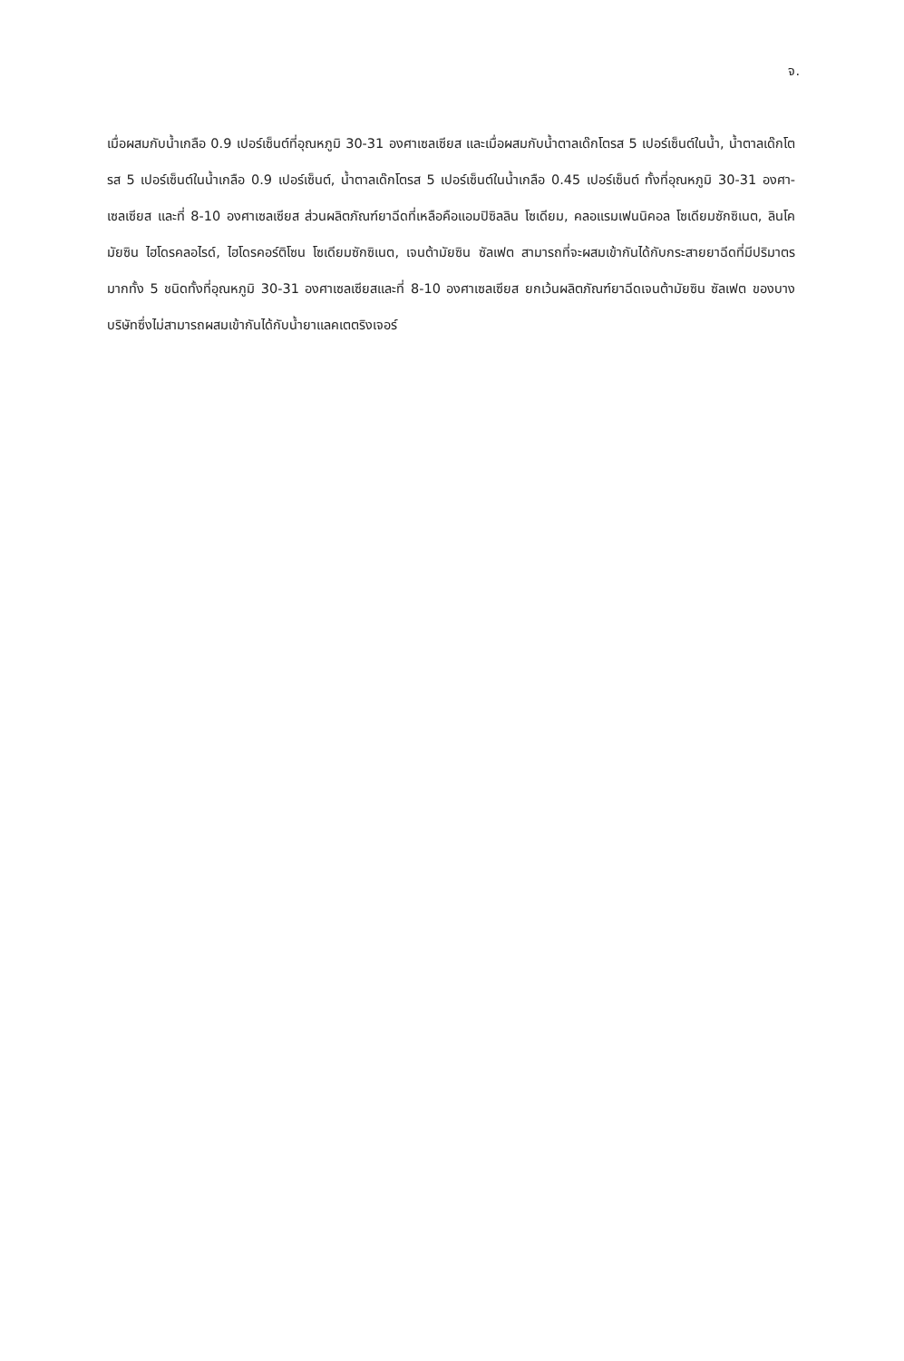จ.
เมื่อผสมกับน้ำเกลือ 0.9 เปอร์เซ็นต์ที่อุณหภูมิ 30-31 องศาเซลเซียส และเมื่อผสมกับน้ำตาลเด๊กโตรส 5 เปอร์เซ็นต์ในน้ำ, น้ำตาลเด๊กโตรส 5 เปอร์เซ็นต์ในน้ำเกลือ 0.9 เปอร์เซ็นต์, น้ำตาลเด๊กโตรส 5 เปอร์เซ็นต์ในน้ำเกลือ 0.45 เปอร์เซ็นต์ ทั้งที่อุณหภูมิ 30-31 องศา-เซลเซียส และที่ 8-10 องศาเซลเซียส ส่วนผลิตภัณฑ์ยาฉีดที่เหลือคือแอมปิซิลลิน โซเดียม, คลอแรมเฟนนิคอล โซเดียมซักซิเนต, ลินโคมัยซิน ไฮโดรคลอไรด์, ไฮโดรคอร์ติโซน โซเดียมซักซิเนต, เจนต้ามัยซิน ซัลเฟต สามารถที่จะผสมเข้ากันได้กับกระสายยาฉีดที่มีปริมาตรมากทั้ง 5 ชนิดทั้งที่อุณหภูมิ 30-31 องศาเซลเซียสและที่ 8-10 องศาเซลเซียส ยกเว้นผลิตภัณฑ์ยาฉีดเจนต้ามัยซิน ซัลเฟต ของบางบริษัทซึ่งไม่สามารถผสมเข้ากันได้กับน้ำยาแลคเตตริงเจอร์